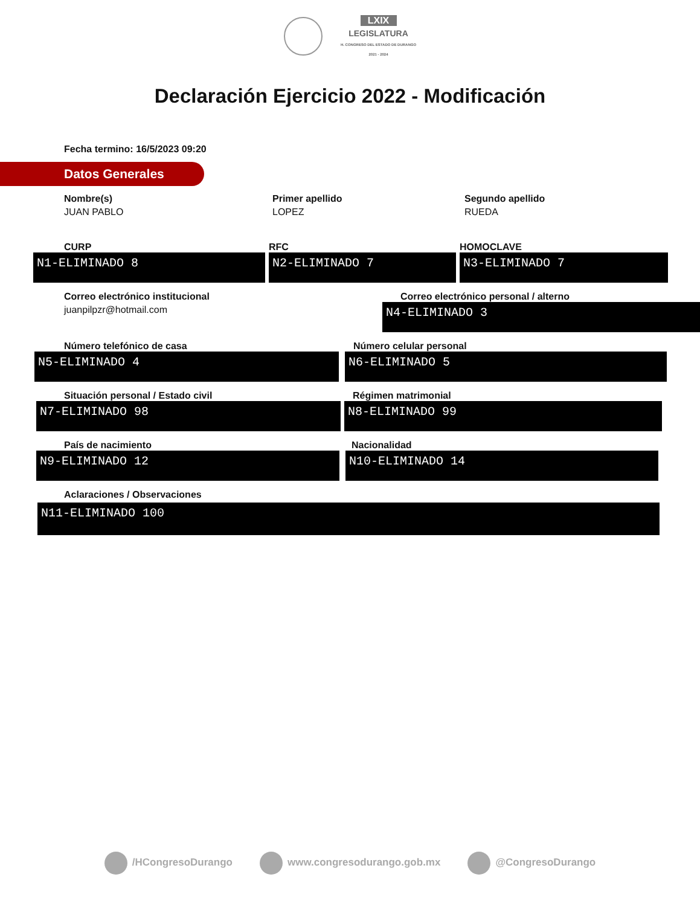LXIX LEGISLATURA
H. CONGRESO DEL ESTADO DE DURANGO
2021 - 2024
Declaración Ejercicio 2022 - Modificación
Fecha termino: 16/5/2023 09:20
Datos Generales
Nombre(s)
JUAN PABLO
Primer apellido
LOPEZ
Segundo apellido
RUEDA
CURP
N1-ELIMINADO 8
RFC
N2-ELIMINADO 7
HOMOCLAVE
N3-ELIMINADO 7
Correo electrónico institucional
juanpilpzr@hotmail.com
Correo electrónico personal / alterno
N4-ELIMINADO 3
Número telefónico de casa
N5-ELIMINADO 4
Número celular personal
N6-ELIMINADO 5
Situación personal / Estado civil
N7-ELIMINADO 98
Régimen matrimonial
N8-ELIMINADO 99
País de nacimiento
N9-ELIMINADO 12
Nacionalidad
N10-ELIMINADO 14
Aclaraciones / Observaciones
N11-ELIMINADO 100
/HCongresoDurango www.congresodurango.gob.mx @CongresoDurango